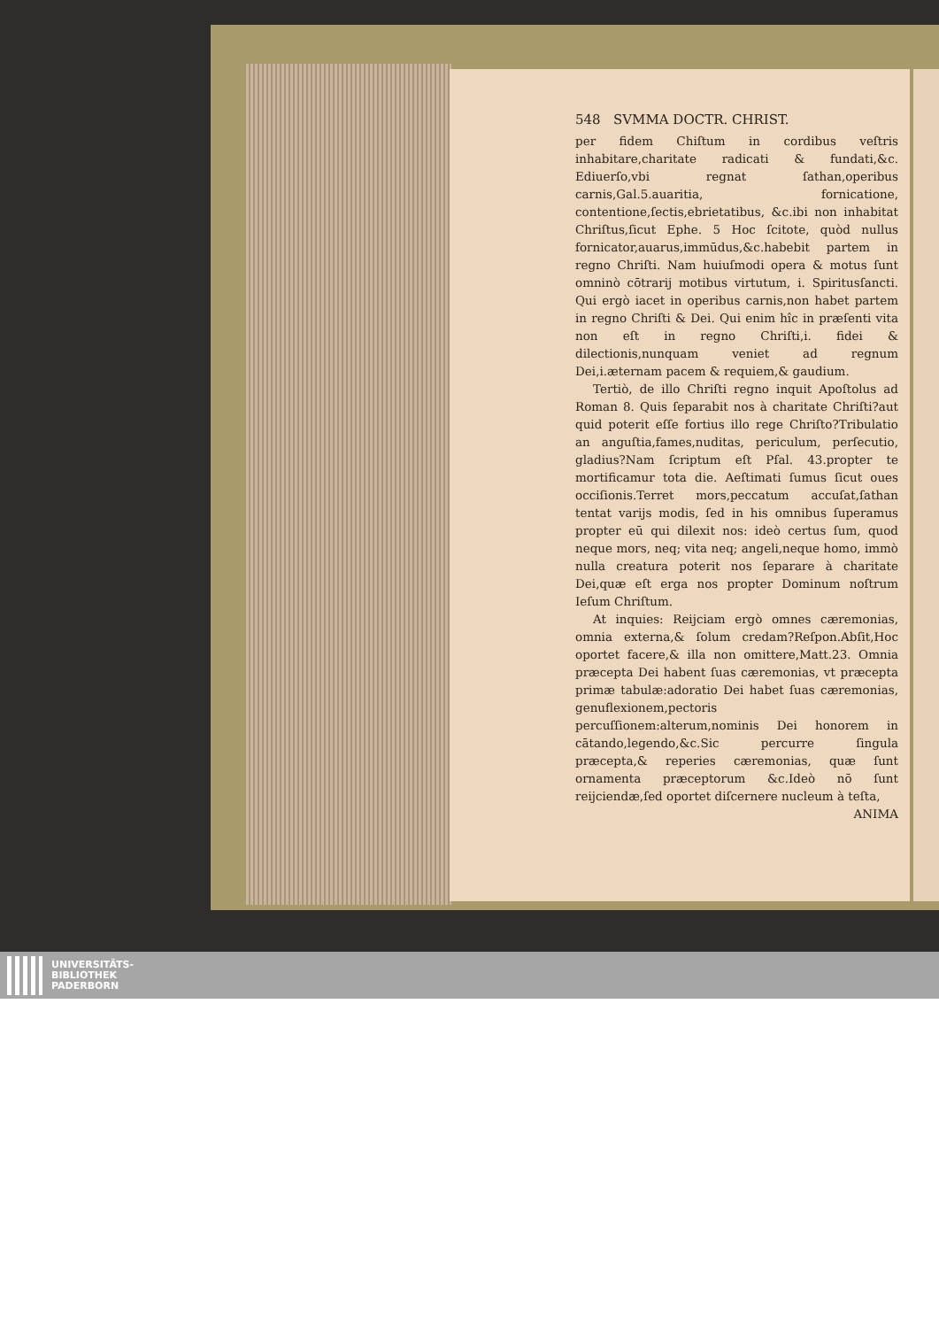548 SVMMA DOCTR. CHRIST.
per fidem Chiſtum in cordibus veſtris inhabitare,charitate radicati & fundati,&c. Ediuerſo,vbi regnat ſathan,operibus carnis,Gal.5.auaritia, fornicatione, contentione,ſectis,ebrietatibus, &c.ibi non inhabitat Chriſtus,ſicut Ephe. 5 Hoc ſcitote, quòd nullus fornicator,auarus,immūdus,&c.habebit partem in regno Chriſti. Nam huiuſmodi opera & motus ſunt omninò cōtrarij motibus virtutum, i. Spiritusſancti. Qui ergò iacet in operibus carnis,non habet partem in regno Chriſti & Dei. Qui enim hîc in præſenti vita non eſt in regno Chriſti,i. fidei & dilectionis,nunquam veniet ad regnum Dei,i.æternam pacem & requiem,& gaudium.
Tertiò, de illo Chriſti regno inquit Apoſtolus ad Roman 8. Quis ſeparabit nos à charitate Chriſti?aut quid poterit eſſe fortius illo rege Chriſto?Tribulatio an anguſtia,fames,nuditas, periculum, perſecutio, gladius?Nam ſcriptum eſt Pſal. 43.propter te mortificamur tota die. Aeſtimati ſumus ſicut oues occiſionis.Terret mors,peccatum accuſat,ſathan tentat varijs modis, ſed in his omnibus ſuperamus propter eū qui dilexit nos: ideò certus ſum, quod neque mors, neq; vita neq; angeli,neque homo, immò nulla creatura poterit nos ſeparare à charitate Dei,quæ eſt erga nos propter Dominum noſtrum Ieſum Chriſtum.
At inquies: Reijciam ergò omnes cæremonias, omnia externa,& ſolum credam?Reſpon.Abſit,Hoc oportet facere,& illa non omittere,Matt.23. Omnia præcepta Dei habent ſuas cæremonias, vt præcepta primæ tabulæ:adoratio Dei habet ſuas cæremonias, genuflexionem,pectoris percuſſionem:alterum,nominis Dei honorem in cātando,legendo,&c.Sic percurre ſingula præcepta,& reperies cæremonias, quæ ſunt ornamenta præceptorum &c.Ideò nō ſunt reijciendæ,ſed oportet diſcernere nucleum à teſta,
ANIMA
UNIVERSITÄTS-
BIBLIOTHEK
PADERBORN